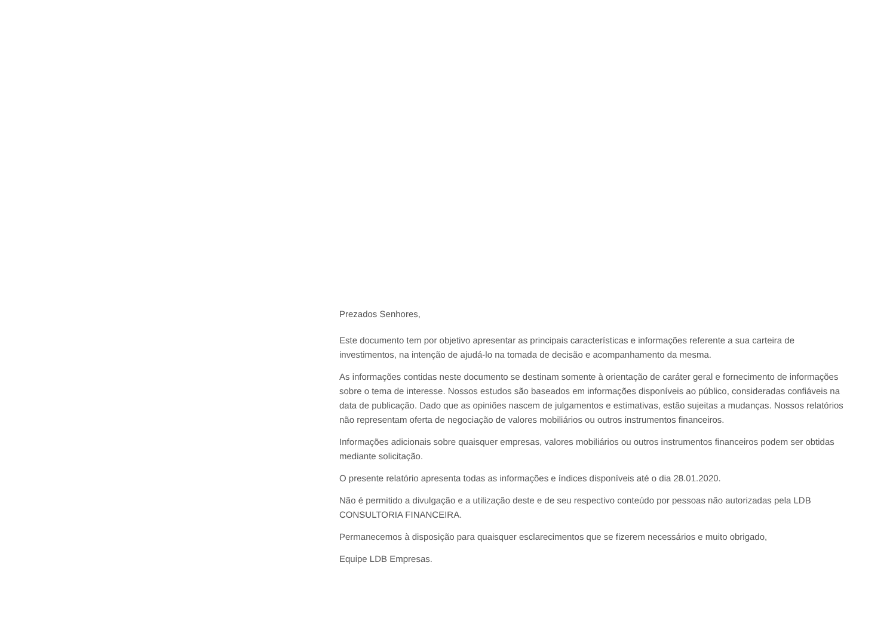Prezados Senhores,
Este documento tem por objetivo apresentar as principais características e informações referente a sua carteira de investimentos, na intenção de ajudá-lo na tomada de decisão e acompanhamento da mesma.
As informações contidas neste documento se destinam somente à orientação de caráter geral e fornecimento de informações sobre o tema de interesse. Nossos estudos são baseados em informações disponíveis ao público, consideradas confiáveis na data de publicação. Dado que as opiniões nascem de julgamentos e estimativas, estão sujeitas a mudanças. Nossos relatórios não representam oferta de negociação de valores mobiliários ou outros instrumentos financeiros.
Informações adicionais sobre quaisquer empresas, valores mobiliários ou outros instrumentos financeiros podem ser obtidas mediante solicitação.
O presente relatório apresenta todas as informações e índices disponíveis até o dia 28.01.2020.
Não é permitido a divulgação e a utilização deste e de seu respectivo conteúdo por pessoas não autorizadas pela LDB CONSULTORIA FINANCEIRA.
Permanecemos à disposição para quaisquer esclarecimentos que se fizerem necessários e muito obrigado,
Equipe LDB Empresas.